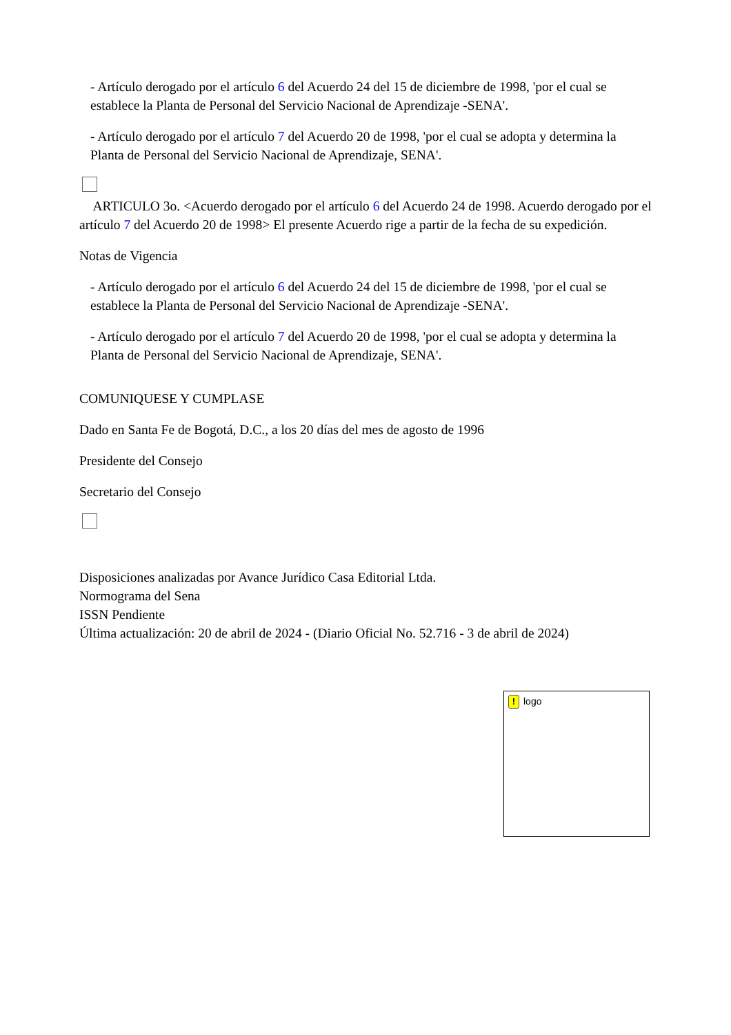- Artículo derogado por el artículo 6 del Acuerdo 24 del 15 de diciembre de 1998, 'por el cual se establece la Planta de Personal del Servicio Nacional de Aprendizaje -SENA'.
- Artículo derogado por el artículo 7 del Acuerdo 20 de 1998, 'por el cual se adopta y determina la Planta de Personal del Servicio Nacional de Aprendizaje, SENA'.
ARTICULO 3o. <Acuerdo derogado por el artículo 6 del Acuerdo 24 de 1998. Acuerdo derogado por el artículo 7 del Acuerdo 20 de 1998> El presente Acuerdo rige a partir de la fecha de su expedición.
Notas de Vigencia
- Artículo derogado por el artículo 6 del Acuerdo 24 del 15 de diciembre de 1998, 'por el cual se establece la Planta de Personal del Servicio Nacional de Aprendizaje -SENA'.
- Artículo derogado por el artículo 7 del Acuerdo 20 de 1998, 'por el cual se adopta y determina la Planta de Personal del Servicio Nacional de Aprendizaje, SENA'.
COMUNIQUESE Y CUMPLASE
Dado en Santa Fe de Bogotá, D.C., a los 20 días del mes de agosto de 1996
Presidente del Consejo
Secretario del Consejo
Disposiciones analizadas por Avance Jurídico Casa Editorial Ltda.
Normograma del Sena
ISSN Pendiente
Última actualización: 20 de abril de 2024 - (Diario Oficial No. 52.716 - 3 de abril de 2024)
! logo